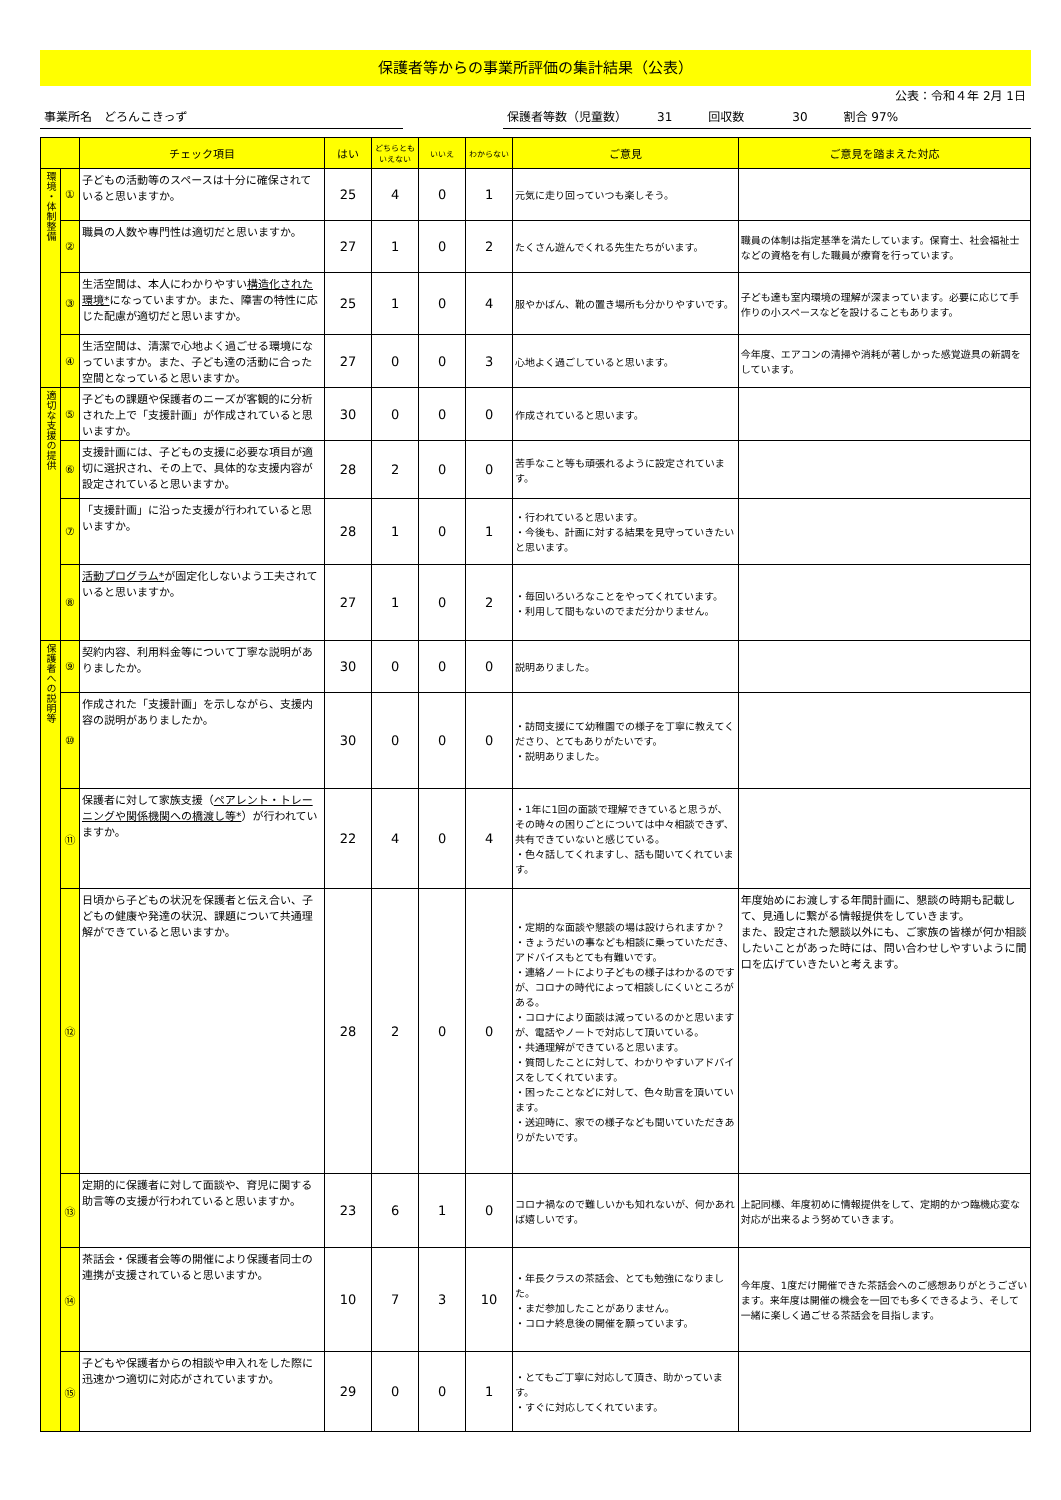保護者等からの事業所評価の集計結果（公表）
公表：令和４年 2月 1日
事業所名　どろんこきっず 保護者等数（児童数）　　　31　　　回収数　　　　30　　　割合 97%
| | | チェック項目 | はい | どちらとも いえない | いいえ | わからない | ご意見 | ご意見を踏まえた対応 |
| --- | --- | --- | --- | --- | --- | --- | --- | --- |
| 環境・体制整備 | ① | 子どもの活動等のスペースは十分に確保されていると思いますか。 | 25 | 4 | 0 | 1 | 元気に走り回っていつも楽しそう。 | |
| | ② | 職員の人数や専門性は適切だと思いますか。 | 27 | 1 | 0 | 2 | たくさん遊んでくれる先生たちがいます。 | 職員の体制は指定基準を満たしています。保育士、社会福祉士などの資格を有した職員が療育を行っています。 |
| | ③ | 生活空間は、本人にわかりやすい 構造化された環境* になっていますか。また、障害の特性に応じた配慮が適切だと思いますか。 | 25 | 1 | 0 | 4 | 服やかばん、靴の置き場所も分かりやすいです。 | 子ども達も室内環境の理解が深まっています。必要に応じて手作りの小スペースなどを設けることもあります。 |
| | ④ | 生活空間は、清潔で心地よく過ごせる環境になっていますか。また、子ども達の活動に合った空間となっていると思いますか。 | 27 | 0 | 0 | 3 | 心地よく過ごしていると思います。 | 今年度、エアコンの清掃や消耗が著しかった感覚遊具の新調をしています。 |
| 適切な支援の提供 | ⑤ | 子どもの課題や保護者のニーズが客観的に分析された上で「支援計画」が作成されていると思いますか。 | 30 | 0 | 0 | 0 | 作成されていると思います。 | |
| | ⑥ | 支援計画には、子どもの支援に必要な項目が適切に選択され、その上で、具体的な支援内容が設定されていると思いますか。 | 28 | 2 | 0 | 0 | 苦手なこと等も頑張れるように設定されています。 | |
| | ⑦ | 「支援計画」に沿った支援が行われていると思いますか。 | 28 | 1 | 0 | 1 | ・行われていると思います。 ・今後も、計画に対する結果を見守っていきたいと思います。 | |
| | ⑧ | 活動プログラム* が固定化しないよう工夫されていると思いますか。 | 27 | 1 | 0 | 2 | ・毎回いろいろなことをやってくれています。 ・利用して間もないのでまだ分かりません。 | |
| 保護者への説明等 | ⑨ | 契約内容、利用料金等について丁寧な説明がありましたか。 | 30 | 0 | 0 | 0 | 説明ありました。 | |
| | ⑩ | 作成された「支援計画」を示しながら、支援内容の説明がありましたか。 | 30 | 0 | 0 | 0 | ・訪問支援にて幼稚園での様子を丁寧に教えてくださり、とてもありがたいです。 ・説明ありました。 | |
| | ⑪ | 保護者に対して家族支援（ ペアレント・トレーニングや関係機関への橋渡し等* ）が行われていますか。 | 22 | 4 | 0 | 4 | ・1年に1回の面談で理解できていると思うが、その時々の困りごとについては中々相談できず、共有できていないと感じている。 ・色々話してくれますし、話も聞いてくれています。 | |
| | ⑫ | 日頃から子どもの状況を保護者と伝え合い、子どもの健康や発達の状況、課題について共通理解ができていると思いますか。 | 28 | 2 | 0 | 0 | ・定期的な面談や懇談の場は設けられますか？ ・きょうだいの事なども相談に乗っていただき、アドバイスもとても有難いです。 ・連絡ノートにより子どもの様子はわかるのですが、コロナの時代によって相談しにくいところがある。 ・コロナにより面談は減っているのかと思いますが、電話やノートで対応して頂いている。 ・共通理解ができていると思います。 ・質問したことに対して、わかりやすいアドバイスをしてくれています。 ・困ったことなどに対して、色々助言を頂いています。 ・送迎時に、家での様子なども聞いていただきありがたいです。 | 年度始めにお渡しする年間計画に、懇談の時期も記載して、見通しに繋がる情報提供をしていきます。 また、設定された懇談以外にも、ご家族の皆様が何か相談したいことがあった時には、問い合わせしやすいように間口を広げていきたいと考えます。 |
| | ⑬ | 定期的に保護者に対して面談や、育児に関する助言等の支援が行われていると思いますか。 | 23 | 6 | 1 | 0 | コロナ禍なので難しいかも知れないが、何かあれば嬉しいです。 | 上記同様、年度初めに情報提供をして、定期的かつ臨機応変な対応が出来るよう努めていきます。 |
| | ⑭ | 茶話会・保護者会等の開催により保護者同士の連携が支援されていると思いますか。 | 10 | 7 | 3 | 10 | ・年長クラスの茶話会、とても勉強になりました。 ・まだ参加したことがありません。 ・コロナ終息後の開催を願っています。 | 今年度、1度だけ開催できた茶話会へのご感想ありがとうございます。来年度は開催の機会を一回でも多くできるよう、そして一緒に楽しく過ごせる茶話会を目指します。 |
| | ⑮ | 子どもや保護者からの相談や申入れをした際に迅速かつ適切に対応がされていますか。 | 29 | 0 | 0 | 1 | ・とてもご丁寧に対応して頂き、助かっています。 ・すぐに対応してくれています。 | |